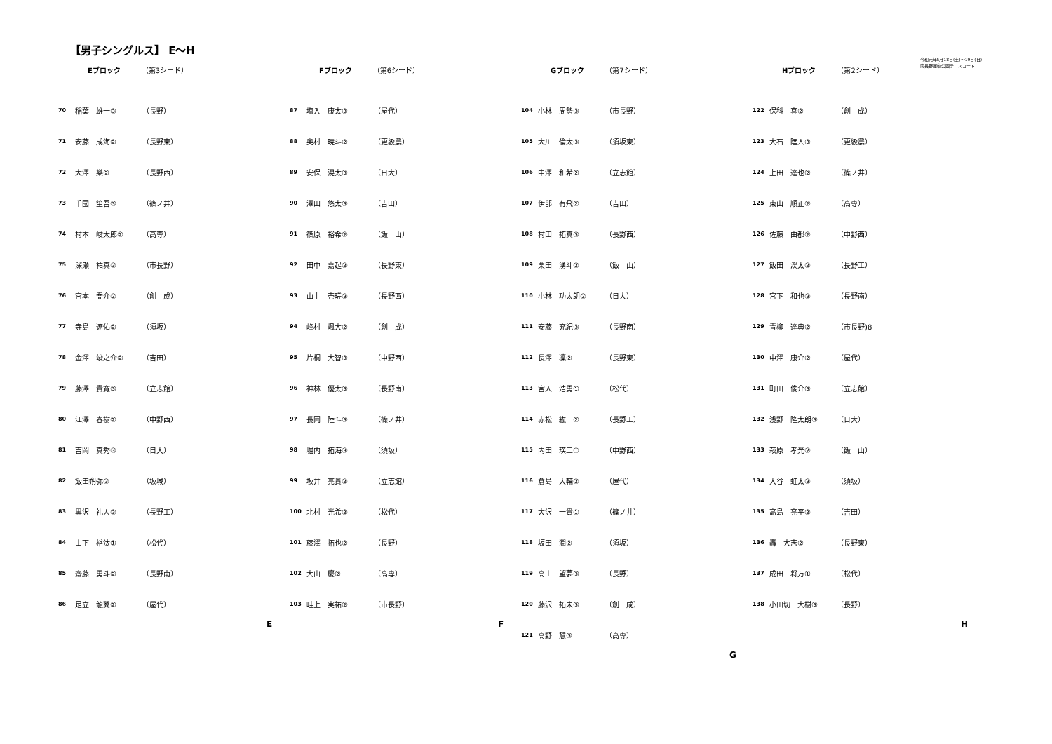【男子シングルス】 E～H
令和元年5月18日(土)～19日(日)
南長野運動公園テニスコート
Eブロック （第3シード）
| 70 | 稲葉 雄一③ | （長野） |
| 71 | 安藤 成海② | （長野東） |
| 72 | 大澤 樂② | （長野西） |
| 73 | 千國 笙吾③ | （篠ノ井） |
| 74 | 村本 峻太郎② | （高専） |
| 75 | 深瀬 祐真③ | （市長野） |
| 76 | 宮本 喬介② | （創 成） |
| 77 | 寺島 遼佑② | （須坂） |
| 78 | 金澤 竣之介② | （吉田） |
| 79 | 藤澤 貴寛③ | （立志館） |
| 80 | 江澤 春樹② | （中野西） |
| 81 | 吉岡 真秀③ | （日大） |
| 82 | 飯田朔弥③ | （坂城） |
| 83 | 黒沢 礼人③ | （長野工） |
| 84 | 山下 裕汰① | （松代） |
| 85 | 齋藤 勇斗② | （長野南） |
| 86 | 足立 龍翼② | （屋代） |
E
Fブロック （第6シード）
| 87 | 塩入 康太③ | （屋代） |
| 88 | 奥村 暁斗② | （更級農） |
| 89 | 安保 滉太③ | （日大） |
| 90 | 澤田 悠太③ | （吉田） |
| 91 | 篠原 裕希② | （飯 山） |
| 92 | 田中 嘉起② | （長野東） |
| 93 | 山上 壱瑳③ | （長野西） |
| 94 | 峰村 颯大② | （創 成） |
| 95 | 片桐 大智③ | （中野西） |
| 96 | 神林 優太③ | （長野南） |
| 97 | 長岡 陸斗③ | （篠ノ井） |
| 98 | 堀内 拓海③ | （須坂） |
| 99 | 坂井 亮貴② | （立志館） |
| 100 | 北村 光希② | （松代） |
| 101 | 藤澤 拓也② | （長野） |
| 102 | 大山 慶② | （高専） |
| 103 | 畦上 実祐② | （市長野） |
F
Gブロック （第7シード）
| 104 | 小林 周勢③ | （市長野） |
| 105 | 大川 倫太③ | （須坂東） |
| 106 | 中澤 和希② | （立志館） |
| 107 | 伊部 有飛② | （吉田） |
| 108 | 村田 拓真③ | （長野西） |
| 109 | 栗田 湧斗② | （飯 山） |
| 110 | 小林 功太朗② | （日大） |
| 111 | 安藤 充紀③ | （長野南） |
| 112 | 長澤 凜② | （長野東） |
| 113 | 宮入 浩勇① | （松代） |
| 114 | 赤松 紘一② | （長野工） |
| 115 | 内田 瑛二① | （中野西） |
| 116 | 倉島 大輔② | （屋代） |
| 117 | 大沢 一貴① | （篠ノ井） |
| 118 | 坂田 潤② | （須坂） |
| 119 | 高山 望夢③ | （長野） |
| 120 | 藤沢 拓未③ | （創 成） |
| 121 | 高野 慧③ | （高専） |
G
Hブロック （第2シード）
| 122 | 保科 真② | （創 成） |
| 123 | 大石 陸人③ | （更級農） |
| 124 | 上田 達也② | （篠ノ井） |
| 125 | 東山 順正② | （高専） |
| 126 | 佐藤 由都② | （中野西） |
| 127 | 飯田 渓太② | （長野工） |
| 128 | 宮下 和也③ | （長野南） |
| 129 | 青柳 達典② | （市長野)8 |
| 130 | 中澤 康介② | （屋代） |
| 131 | 町田 俊介③ | （立志館） |
| 132 | 浅野 隆太朗③ | （日大） |
| 133 | 萩原 孝光② | （飯 山） |
| 134 | 大谷 虹太③ | （須坂） |
| 135 | 高島 亮平② | （吉田） |
| 136 | 轟 大志② | （長野東） |
| 137 | 成田 将万① | （松代） |
| 138 | 小田切 大樹③ | （長野） |
H